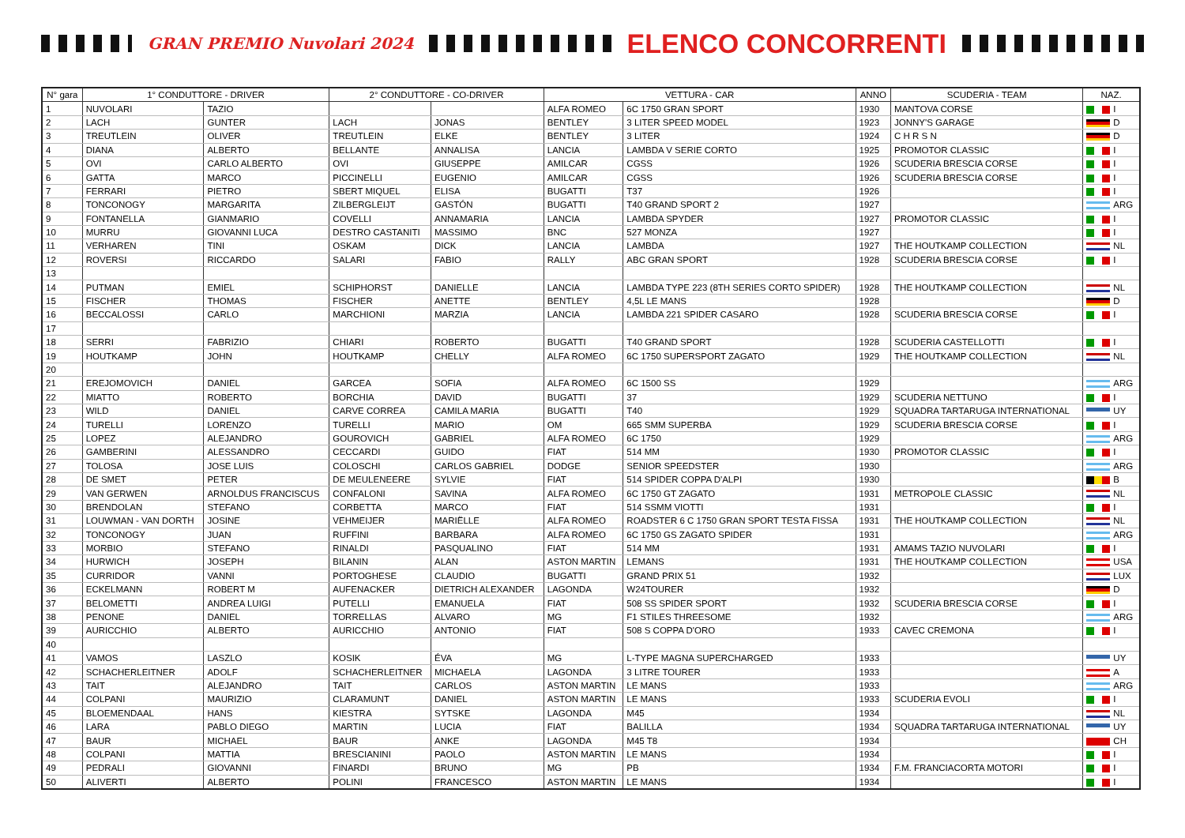GRAN PREMIO Nuvolari 2024
ELENCO CONCORRENTI
| N° gara | 1° CONDUTTORE - DRIVER | | 2° CONDUTTORE - CO-DRIVER | | VETTURA - CAR | | ANNO | SCUDERIA - TEAM | NAZ. |
| --- | --- | --- | --- | --- | --- | --- | --- | --- | --- |
| 1 | NUVOLARI | TAZIO | | | ALFA ROMEO | 6C 1750 GRAN SPORT | 1930 | MANTOVA CORSE | I |
| 2 | LACH | GUNTER | LACH | JONAS | BENTLEY | 3 LITER SPEED MODEL | 1923 | JONNY'S GARAGE | D |
| 3 | TREUTLEIN | OLIVER | TREUTLEIN | ELKE | BENTLEY | 3 LITER | 1924 | C H R S N | D |
| 4 | DIANA | ALBERTO | BELLANTE | ANNALISA | LANCIA | LAMBDA V SERIE CORTO | 1925 | PROMOTOR CLASSIC | I |
| 5 | OVI | CARLO ALBERTO | OVI | GIUSEPPE | AMILCAR | CGSS | 1926 | SCUDERIA BRESCIA CORSE | I |
| 6 | GATTA | MARCO | PICCINELLI | EUGENIO | AMILCAR | CGSS | 1926 | SCUDERIA BRESCIA CORSE | I |
| 7 | FERRARI | PIETRO | SBERT MIQUEL | ELISA | BUGATTI | T37 | 1926 | | I |
| 8 | TONCONOGY | MARGARITA | ZILBERGLEIJT | GASTÓN | BUGATTI | T40 GRAND SPORT 2 | 1927 | | ARG |
| 9 | FONTANELLA | GIANMARIO | COVELLI | ANNAMARIA | LANCIA | LAMBDA SPYDER | 1927 | PROMOTOR CLASSIC | I |
| 10 | MURRU | GIOVANNI LUCA | DESTRO CASTANITI | MASSIMO | BNC | 527 MONZA | 1927 | | I |
| 11 | VERHAREN | TINI | OSKAM | DICK | LANCIA | LAMBDA | 1927 | THE HOUTKAMP COLLECTION | NL |
| 12 | ROVERSI | RICCARDO | SALARI | FABIO | RALLY | ABC GRAN SPORT | 1928 | SCUDERIA BRESCIA CORSE | I |
| 13 | | | | | | | | | |
| 14 | PUTMAN | EMIEL | SCHIPHORST | DANIELLE | LANCIA | LAMBDA TYPE 223 (8TH SERIES CORTO SPIDER) | 1928 | THE HOUTKAMP COLLECTION | NL |
| 15 | FISCHER | THOMAS | FISCHER | ANETTE | BENTLEY | 4,5L LE MANS | 1928 | | D |
| 16 | BECCALOSSI | CARLO | MARCHIONI | MARZIA | LANCIA | LAMBDA 221 SPIDER CASARO | 1928 | SCUDERIA BRESCIA CORSE | I |
| 17 | | | | | | | | | |
| 18 | SERRI | FABRIZIO | CHIARI | ROBERTO | BUGATTI | T40 GRAND SPORT | 1928 | SCUDERIA CASTELLOTTI | I |
| 19 | HOUTKAMP | JOHN | HOUTKAMP | CHELLY | ALFA ROMEO | 6C 1750 SUPERSPORT ZAGATO | 1929 | THE HOUTKAMP COLLECTION | NL |
| 20 | | | | | | | | | |
| 21 | EREJOMOVICH | DANIEL | GARCEA | SOFIA | ALFA ROMEO | 6C 1500 SS | 1929 | | ARG |
| 22 | MIATTO | ROBERTO | BORCHIA | DAVID | BUGATTI | 37 | 1929 | SCUDERIA NETTUNO | I |
| 23 | WILD | DANIEL | CARVE CORREA | CAMILA MARIA | BUGATTI | T40 | 1929 | SQUADRA TARTARUGA INTERNATIONAL | UY |
| 24 | TURELLI | LORENZO | TURELLI | MARIO | OM | 665 SMM SUPERBA | 1929 | SCUDERIA BRESCIA CORSE | I |
| 25 | LOPEZ | ALEJANDRO | GOUROVICH | GABRIEL | ALFA ROMEO | 6C 1750 | 1929 | | ARG |
| 26 | GAMBERINI | ALESSANDRO | CECCARDI | GUIDO | FIAT | 514 MM | 1930 | PROMOTOR CLASSIC | I |
| 27 | TOLOSA | JOSE LUIS | COLOSCHI | CARLOS GABRIEL | DODGE | SENIOR SPEEDSTER | 1930 | | ARG |
| 28 | DE SMET | PETER | DE MEULENEERE | SYLVIE | FIAT | 514 SPIDER COPPA D'ALPI | 1930 | | B |
| 29 | VAN GERWEN | ARNOLDUS FRANCISCUS | CONFALONI | SAVINA | ALFA ROMEO | 6C 1750 GT ZAGATO | 1931 | METROPOLE CLASSIC | NL |
| 30 | BRENDOLAN | STEFANO | CORBETTA | MARCO | FIAT | 514 SSMM VIOTTI | 1931 | | I |
| 31 | LOUWMAN - VAN DORTH | JOSINE | VEHMEIJER | MARIËLLE | ALFA ROMEO | ROADSTER 6 C 1750 GRAN SPORT TESTA FISSA | 1931 | THE HOUTKAMP COLLECTION | NL |
| 32 | TONCONOGY | JUAN | RUFFINI | BARBARA | ALFA ROMEO | 6C 1750 GS ZAGATO SPIDER | 1931 | | ARG |
| 33 | MORBIO | STEFANO | RINALDI | PASQUALINO | FIAT | 514 MM | 1931 | AMAMS TAZIO NUVOLARI | I |
| 34 | HURWICH | JOSEPH | BILANIN | ALAN | ASTON MARTIN | LEMANS | 1931 | THE HOUTKAMP COLLECTION | USA |
| 35 | CURRIDOR | VANNI | PORTOGHESE | CLAUDIO | BUGATTI | GRAND PRIX 51 | 1932 | | LUX |
| 36 | ECKELMANN | ROBERT M | AUFENACKER | DIETRICH ALEXANDER | LAGONDA | W24TOURER | 1932 | | D |
| 37 | BELOMETTI | ANDREA LUIGI | PUTELLI | EMANUELA | FIAT | 508 SS SPIDER SPORT | 1932 | SCUDERIA BRESCIA CORSE | I |
| 38 | PENONE | DANIEL | TORRELLAS | ALVARO | MG | F1 STILES THREESOME | 1932 | | ARG |
| 39 | AURICCHIO | ALBERTO | AURICCHIO | ANTONIO | FIAT | 508 S COPPA D'ORO | 1933 | CAVEC CREMONA | I |
| 40 | | | | | | | | | |
| 41 | VAMOS | LASZLO | KOSIK | ÉVA | MG | L-TYPE MAGNA SUPERCHARGED | 1933 | | UY |
| 42 | SCHACHERLEITNER | ADOLF | SCHACHERLEITNER | MICHAELA | LAGONDA | 3 LITRE TOURER | 1933 | | A |
| 43 | TAIT | ALEJANDRO | TAIT | CARLOS | ASTON MARTIN | LE MANS | 1933 | | ARG |
| 44 | COLPANI | MAURIZIO | CLARAMUNT | DANIEL | ASTON MARTIN | LE MANS | 1933 | SCUDERIA EVOLI | I |
| 45 | BLOEMENDAAL | HANS | KIESTRA | SYTSKE | LAGONDA | M45 | 1934 | | NL |
| 46 | LARA | PABLO DIEGO | MARTIN | LUCIA | FIAT | BALILLA | 1934 | SQUADRA TARTARUGA INTERNATIONAL | UY |
| 47 | BAUR | MICHAEL | BAUR | ANKE | LAGONDA | M45 T8 | 1934 | | CH |
| 48 | COLPANI | MATTIA | BRESCIANINI | PAOLO | ASTON MARTIN | LE MANS | 1934 | | I |
| 49 | PEDRALI | GIOVANNI | FINARDI | BRUNO | MG | PB | 1934 | F.M. FRANCIACORTA MOTORI | I |
| 50 | ALIVERTI | ALBERTO | POLINI | FRANCESCO | ASTON MARTIN | LE MANS | 1934 | | I |